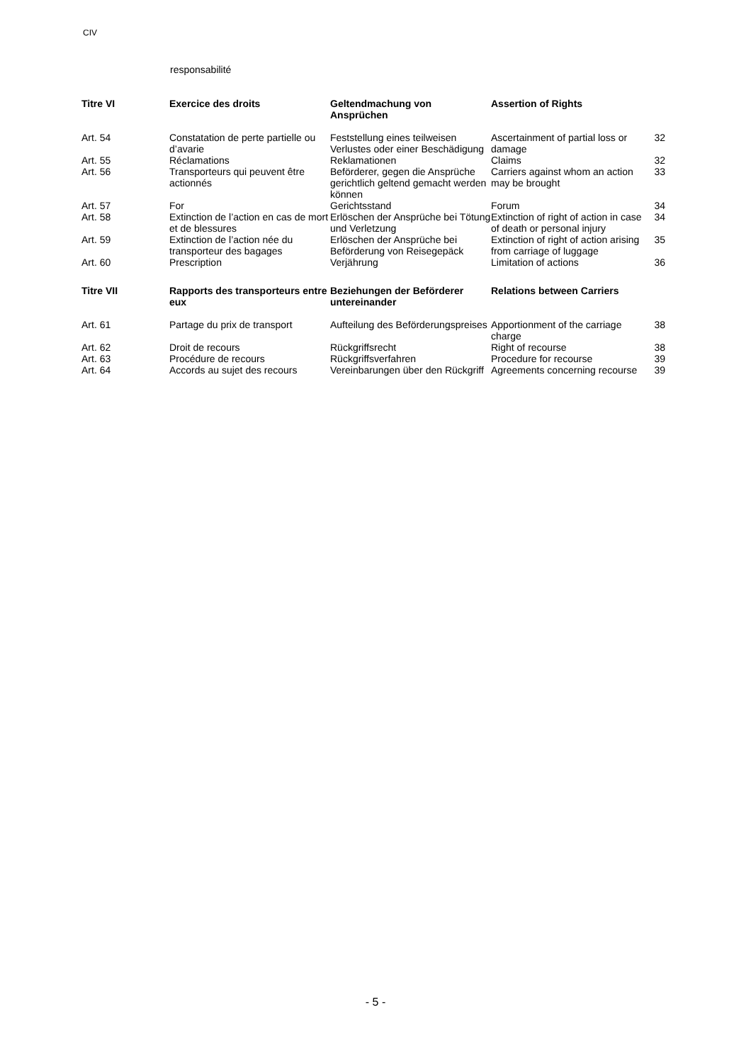CIV
responsabilité
| Titre VI | Exercice des droits | Geltendmachung von Ansprüchen | Assertion of Rights | |
| Art. 54 | Constatation de perte partielle ou d’avarie | Feststellung eines teilweisen Verlustes oder einer Beschädigung | Ascertainment of partial loss or damage | 32 |
| Art. 55 | Réclamations | Reklamationen | Claims | 32 |
| Art. 56 | Transporteurs qui peuvent être actionnés | Beförderer, gegen die Ansprüche gerichtlich geltend gemacht werden können | Carriers against whom an action may be brought | 33 |
| Art. 57 | For | Gerichtsstand | Forum | 34 |
| Art. 58 | Extinction de l’action en cas de mort et de blessures | Erlöschen der Ansprüche bei Tötung und Verletzung | Extinction of right of action in case of death or personal injury | 34 |
| Art. 59 | Extinction de l’action née du transporteur des bagages | Erlöschen der Ansprüche bei Beförderung von Reisegepäck | Extinction of right of action arising from carriage of luggage | 35 |
| Art. 60 | Prescription | Verjährung | Limitation of actions | 36 |
| Titre VII | Rapports des transporteurs entre eux | Beziehungen der Beförderer untereinander | Relations between Carriers | |
| Art. 61 | Partage du prix de transport | Aufteilung des Beförderungspreises | Apportionment of the carriage charge | 38 |
| Art. 62 | Droit de recours | Rückgriffsrecht | Right of recourse | 38 |
| Art. 63 | Procédure de recours | Rückgriffsverfahren | Procedure for recourse | 39 |
| Art. 64 | Accords au sujet des recours | Vereinbarungen über den Rückgriff | Agreements concerning recourse | 39 |
- 5 -